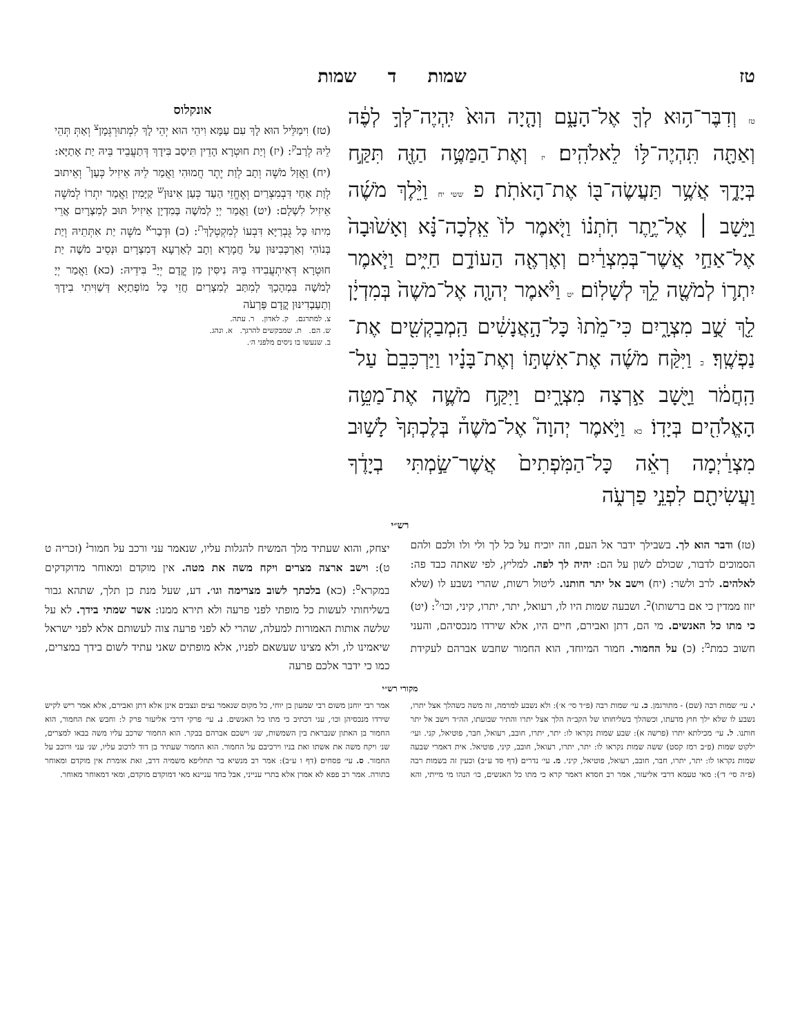טז שמות ד שמות
טז וְדִבֶּר־ה֥וּא לְךָ֖ אֶל־הָעָ֑ם וְהָ֤יָה הוּא֙ יִֽהְיֶה־לְּךָ֣ לְפֶ֔ה וְאַתָּ֖ה תִּֽהְיֶה־לּ֥וֹ לֵאלֹהִֽים׃ יז וְאֶת־הַמַּטֶּ֥ה הַזֶּ֖ה תִּקַּ֣ח בְּיָדֶ֑ךָ אֲשֶׁ֥ר תַּעֲשֶׂה־בּ֖וֹ אֶת־הָאֹתֹֽת׃ פ ששי יח וַיֵּ֨לֶךְ מֹשֶׁ֜ה וַיָּ֣שָׁב ׀ אֶל־יֶ֣תֶר חֹֽתְנ֗וֹ וַיֹּ֤אמֶר לוֹ֙ אֵֽלְכָה־נָּ֗א וְאָשׁ֙וּבָה֙ אֶל־אַחַ֣י אֲשֶׁר־בְּמִצְרַ֔יִם וְאֶרְאֶ֖ה הַעוֹדָ֣ם חַיִּ֑ים וַיֹּ֧אמֶר יִתְר֛וֹ לְמֹשֶׁ֖ה לֵ֥ךְ לְשָׁלֽוֹם׃ יט וַיֹּ֨אמֶר יְהוָ֤ה אֶל־מֹשֶׁה֙ בְּמִדְיָ֔ן לֵ֖ךְ שֻׁ֣ב מִצְרָ֑יִם כִּי־מֵ֙תוּ֙ כָּל־הָ֣אֲנָשִׁ֔ים הַֽמְבַקְשִׁ֖ים אֶת־נַפְשֶֽׁךָ׃ כ וַיִּקַּ֨ח מֹשֶׁ֜ה אֶת־אִשְׁתּ֣וֹ וְאֶת־בָּנָ֗יו וַיַּרְכִּבֵם֙ עַל־הַֽחֲמֹ֔ר וַיָּ֖שָׁב אַ֣רְצָה מִצְרָ֑יִם וַיִּקַּ֥ח מֹשֶׁ֛ה אֶת־מַטֵּ֥ה הָאֱלֹהִ֖ים בְּיָדֽוֹ׃ כא וַיֹּ֣אמֶר יְהוָה֮ אֶל־מֹשֶׁה֒ בְּלֶכְתְּךָ֙ לָשׁ֣וּב מִצְרַ֔יְמָה רְאֵ֗ה כָּל־הַמֹּֽפְתִים֙ אֲשֶׁר־שַׂ֣מְתִּי בְיָדֶ֔ךָ וַעֲשִׂיתָ֖ם לִפְנֵ֣י פַרְעֹ֑ה
אונקלוס
(טז) וִימַלֵּיל הוּא לָךְ עִם עַמָּא וִיהֵי הוּא יְהֵי לָךְ לִמְתוּרְגְּמָן<sup>צ</sup> וְאַתְּ תְּהֵי לֵיהּ לְרַב<sup>ק</sup>: (יז) וְיַת חוּטְרָא הָדֵין תִּיסַב בִּידָךְ דְּתַעֲבֵיד בֵּיהּ יַת אָתַיָּא: (יח) וַאֲזַל מֹשֶׁה וְתָב לְוַת יֶתֶר חֲמוּהִי וַאֲמַר לֵיהּ אֵיזִיל כְּעַן<sup>ר</sup> וְאֵיתוּב לְוַת אַחַי דִּבְמִצְרַיִם וְאֶחֱזֵי הַעַד כְּעַן אִינּוּן<sup>ש</sup> קַיָּמִין וַאֲמַר יִתְרוֹ לְמֹשֶׁה אֵיזִיל לִשְׁלָם: (יט) וַאֲמַר יְיָ לְמֹשֶׁה בְּמִדְיָן אֵיזִיל תּוּב לְמִצְרָיִם אֲרֵי מִיתוּ כָּל גֻּבְרַיָּא דִּבְעוֹ לְמִקְטְלָךְ<sup>ת</sup>: (כ) וּדְבַר<sup>א</sup> מֹשֶׁה יַת אִתְּתֵיהּ וְיַת בְּנוֹהִי וְאַרְכְּבִינּוּן עַל חֲמָרָא וְתָב לְאַרְעָא דְּמִצְרָיִם וּנְסֵיב מֹשֶׁה יַת חוּטְרָא דְּאִיתְעֲבִידוּ בֵּיהּ נִיסִּין מִן קֳדָם יְיָ<sup>ב</sup> בִּידֵיהּ: (כא) וַאֲמַר יְיָ לְמֹשֶׁה בִּמְהָכָךְ לְמִתַּב לְמִצְרַיִם חֲזֵי כָּל מוֹפְתַיָּא דְּשַׁוִּיתִי בִידָךְ וְתַעַבְדִינּוּן קֳדָם פַּרְעֹה
צ. למתרגם. ק. לאדון. ר. עתה.
ש. הם. ת. שמבקשים להרגך. א. ונהג.
ב. שנעשו בו ניסים מלפני ה׳.
רש״י
(טז) ודבר הוא לך. בשבילך ידבר אל העם, וזה יוכיח על כל לך ולי ולו ולכם ולהם הסמוכים לדבור, שכולם לשון על הם: יהיה לך לפה. למליץ, לפי שאתה כבד פה: לאלהים. לרב ולשר: (יח) וישב אל יתר חותנו. ליטול רשות, שהרי נשבע לו (שלא יזוז ממדין כי אם ברשותו)<sup>כ</sup>. ושבעה שמות היו לו, רעואל, יתר, יתרו, קיני, וכו׳<sup>ל</sup>: (יט) כי מתו כל האנשים. מי הם, דתן ואבירם, חיים היו, אלא שירדו מנכסיהם, והעני חשוב כמת<sup>מ</sup>: (כ) על החמור. חמור המיוחד, הוא החמור שחבש אברהם לעקידת יצחק, והוא שעתיד מלך המשיח להגלות עליו, שנאמר עני ורכב על חמור<sup>נ</sup> (זכריה ט ט): וישב ארצה מצרים ויקח משה את מטה. אין מוקדם ומאוחר מדוקדקים במקרא<sup>ס</sup>: (כא) בלכתך לשוב מצרימה וגו׳. דע, שעל מנת כן תלך, שתהא גבור בשליחותי לעשות כל מופתי לפני פרעה ולא תירא ממנו: אשר שמתי בידך. לא על שלשה אותות האמורות למעלה, שהרי לא לפני פרעה צוה לעשותם אלא לפני ישראל שיאמינו לו, ולא מצינו שעשאם לפניו, אלא מופתים שאני עתיד לשום בידך במצרים, כמו כי ידבר אלכם פרעה
מקורי רש״י
י. עי׳ שמות רבה (שם) - מתורגמן. כ. עי׳ שמות רבה (פ״ד סי׳ א׳): ולא נשבע למרמה, זה משה כשהלך אצל יתרו, נשבע לו שלא ילך חוץ מדעתו, וכשהלך בשליחותו של הקב״ה הלך אצל יתרו והתיר שבועתו, הה״ד וישב אל יתר חותנו. ל. עי׳ מכילתא יתרו (פרשה א): שבע שמות נקראו לו: יתר, יתרו, חובב, רעואל, חבר, פוטיאל, קני. ועי׳ ילקוט שמות (פ״ב רמז קסט) ששה שמות נקראו לו: יתר, יתרו, רעואל, חובב, קיני, פוטיאל. אית דאמרי שבעה שמות נקראו לו: יתר, יתרו, חבר, חובב, רעואל, פוטיאל, קיני. מ. עי׳ נדרים (דף סד ע״ב) וכעין זה בשמות רבה (פ״ה סי׳ ד׳): מאי טעמא דרבי אליעזר, אמר רב חסדא דאמר קרא כי מתו כל האנשים, כו׳ הנהו מי מייתי, והא אמר רבי יוחנן משום רבי שמעון בן יוחי, כל מקום שנאמר נצים ונצבים אינן אלא דתן ואבירם, אלא אמר ריש לקיש שירדו מנכסיהן וכו׳, עני דכתיב כי מתו כל האנשים. נ. עי׳ פרקי דרבי אליעזר פרק ל: וחבש את החמור, הוא החמור בן האתון שנבראת בין השמשות, שנ׳ וישכם אברהם בבקר. הוא החמור שרכב עליו משה בבאו למצרים, שנ׳ ויקח משה את אשתו ואת בניו וירכיבם על החמור. הוא החמור שעתיד בן דוד לרכוב עליו, שנ׳ עני ורוכב על החמור. ס. עי׳ פסחים (דף ו ע״ב): אמר רב מנשיא בר תחליפא משמיה דרב, זאת אומרת אין מוקדם ומאוחר בתורה. אמר רב פפא לא אמרן אלא בתרי ענייני, אבל בחד עניינא מאי דמוקדם מוקדם, ומאי דמאוחר מאוחר.